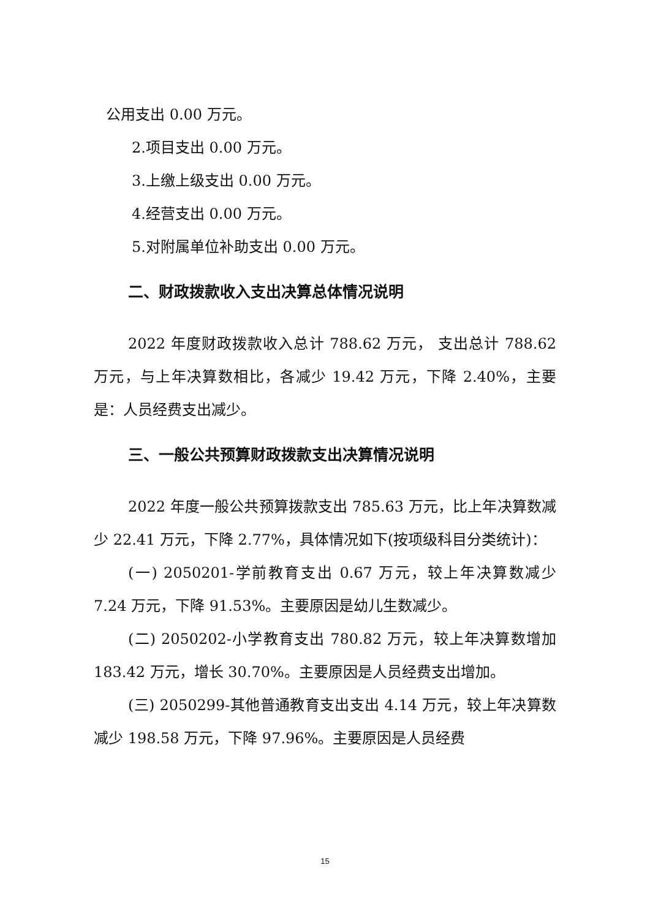公用支出 0.00 万元。
2.项目支出 0.00 万元。
3.上缴上级支出 0.00 万元。
4.经营支出 0.00 万元。
5.对附属单位补助支出 0.00 万元。
二、财政拨款收入支出决算总体情况说明
2022 年度财政拨款收入总计 788.62 万元， 支出总计 788.62 万元，与上年决算数相比，各减少 19.42 万元，下降 2.40%，主要是：人员经费支出减少。
三、一般公共预算财政拨款支出决算情况说明
2022 年度一般公共预算拨款支出 785.63 万元，比上年决算数减少 22.41 万元，下降 2.77%，具体情况如下(按项级科目分类统计)：
(一) 2050201-学前教育支出 0.67 万元，较上年决算数减少 7.24 万元，下降 91.53%。主要原因是幼儿生数减少。
(二) 2050202-小学教育支出 780.82 万元，较上年决算数增加 183.42 万元，增长 30.70%。主要原因是人员经费支出增加。
(三) 2050299-其他普通教育支出支出 4.14 万元，较上年决算数减少 198.58 万元，下降 97.96%。主要原因是人员经费
15